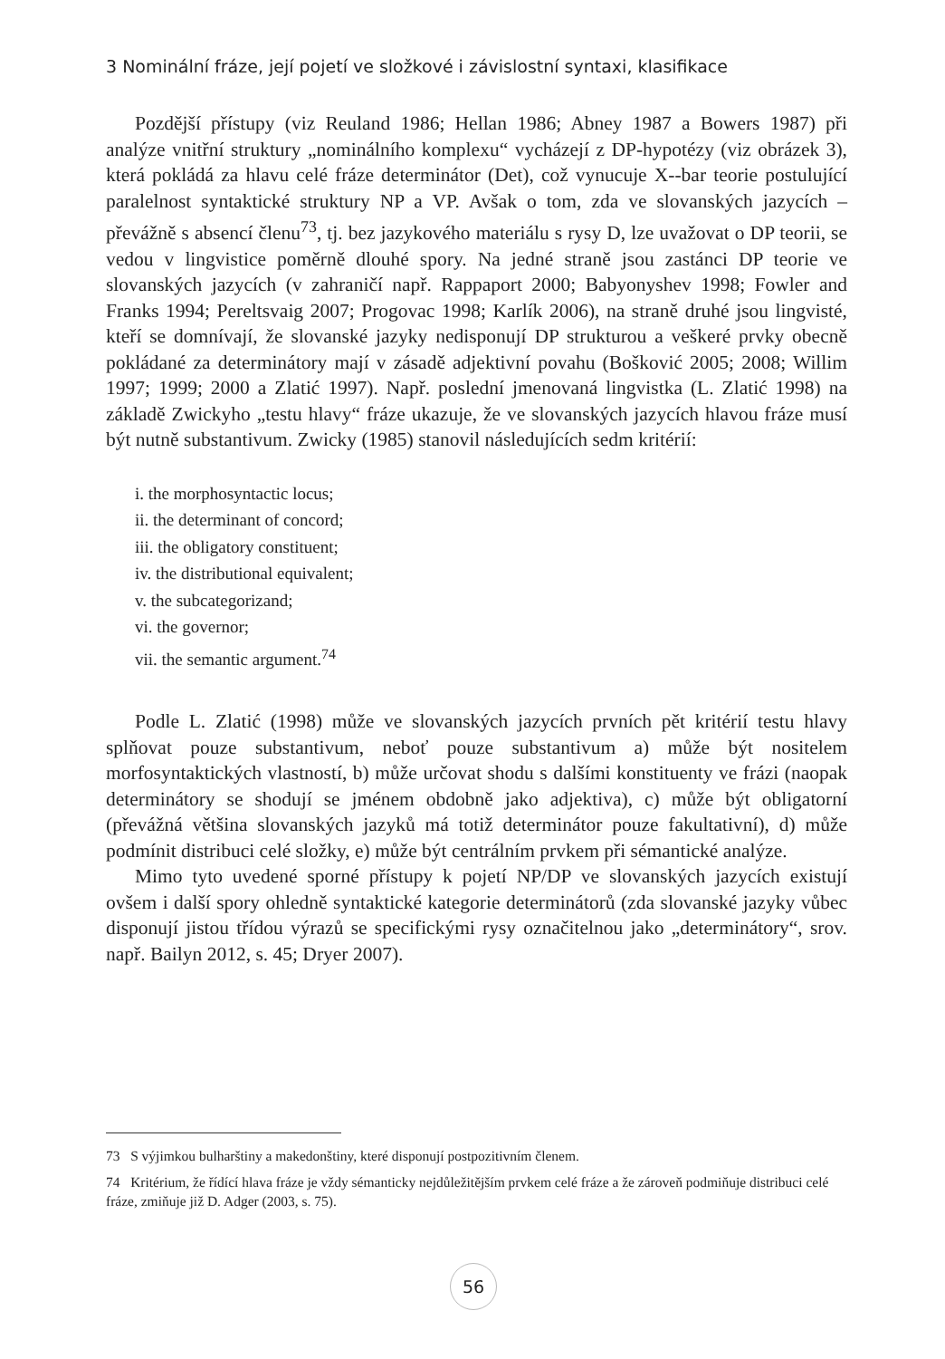3 Nominální fráze, její pojetí ve složkové i závislostní syntaxi, klasifikace
Pozdější přístupy (viz Reuland 1986; Hellan 1986; Abney 1987 a Bowers 1987) při analýze vnitřní struktury „nominálního komplexu“ vycházejí z DP-hypotézy (viz obrázek 3), která pokládá za hlavu celé fráze determinátor (Det), což vynucuje X--bar teorie postulující paralelnost syntaktické struktury NP a VP. Avšak o tom, zda ve slovanských jazycích – převážně s absencí členu<sup>73</sup>, tj. bez jazykového materiálu s rysy D, lze uvažovat o DP teorii, se vedou v lingvistice poměrně dlouhé spory. Na jedné straně jsou zastánci DP teorie ve slovanských jazycích (v zahraničí např. Rappaport 2000; Babyonyshev 1998; Fowler and Franks 1994; Pereltsvaig 2007; Progovac 1998; Karlík 2006), na straně druhé jsou lingvisté, kteří se domnívají, že slovanské jazyky nedisponují DP strukturou a veškeré prvky obecně pokládané za determinátory mají v zásadě adjektivní povahu (Bošković 2005; 2008; Willim 1997; 1999; 2000 a Zlatić 1997). Např. poslední jmenovaná lingvistka (L. Zlatić 1998) na základě Zwickyho „testu hlavy“ fráze ukazuje, že ve slovanských jazycích hlavou fráze musí být nutně substantivum. Zwicky (1985) stanovil následujících sedm kritérií:
i. the morphosyntactic locus;
ii. the determinant of concord;
iii. the obligatory constituent;
iv. the distributional equivalent;
v. the subcategorizand;
vi. the governor;
vii. the semantic argument.<sup>74</sup>
Podle L. Zlatić (1998) může ve slovanských jazycích prvních pět kritérií testu hlavy splňovat pouze substantivum, neboť pouze substantivum a) může být nositelem morfosyntaktických vlastností, b) může určovat shodu s dalšími konstituenty ve frázi (naopak determinátory se shodují se jménem obdobně jako adjektiva), c) může být obligatorní (převážná většina slovanských jazyků má totiž determinátor pouze fakultativní), d) může podmínit distribuci celé složky, e) může být centrálním prvkem při sémantické analýze.
Mimo tyto uvedené sporné přístupy k pojetí NP/DP ve slovanských jazycích existují ovšem i další spory ohledně syntaktické kategorie determinátorů (zda slovanské jazyky vůbec disponují jistou třídou výrazů se specifickými rysy označitelnou jako „determinátory“, srov. např. Bailyn 2012, s. 45; Dryer 2007).
73 S výjimkou bulharštiny a makedonštiny, které disponují postpozitivním členem.
74 Kritérium, že řídící hlava fráze je vždy sémanticky nejdůležitějším prvkem celé fráze a že zároveň podmiňuje distribuci celé fráze, zmiňuje již D. Adger (2003, s. 75).
56